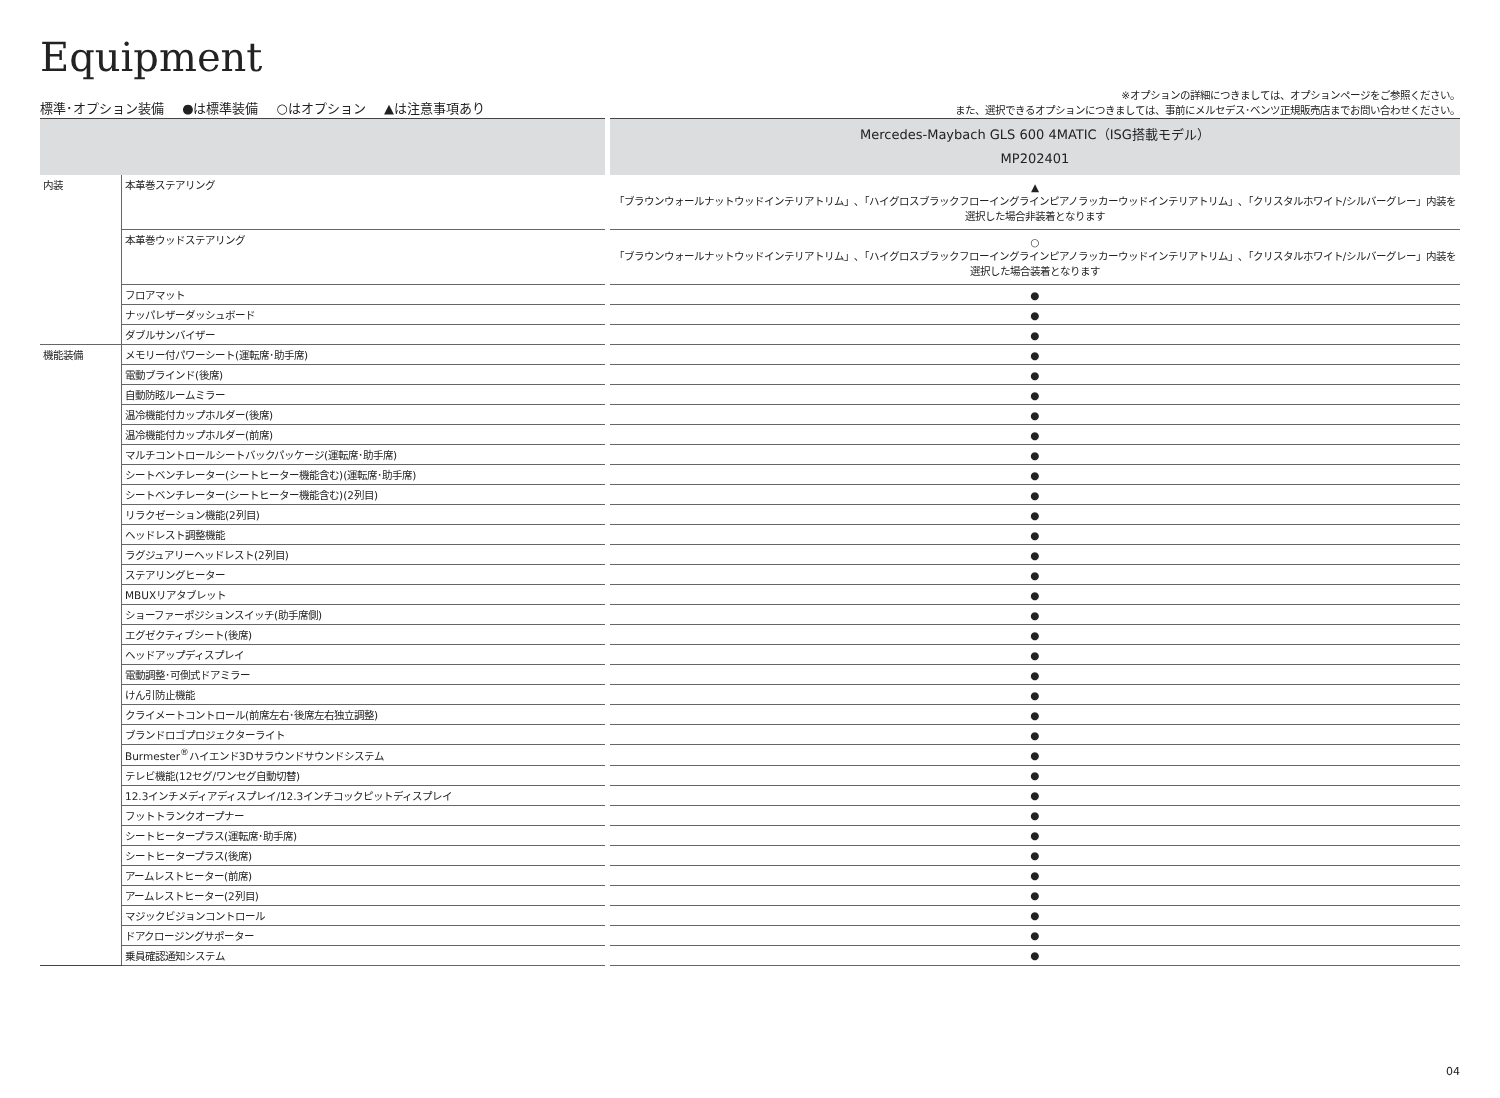Equipment
標準･オプション装備 ●は標準装備 ○はオプション ▲は注意事項あり
※オプションの詳細につきましては、オプションページをご参照ください。
また、選択できるオプションにつきましては、事前にメルセデス･ベンツ正規販売店までお問い合わせください。
| | | | Mercedes-Maybach GLS 600 4MATIC（ISG搭載モデル） MP202401 |
| --- | --- | --- | --- |
| 内装 | 本革巻ステアリング | | ▲ 「ブラウンウォールナットウッドインテリアトリム」､「ハイグロスブラックフローイングラインピアノラッカーウッドインテリアトリム」､「クリスタルホワイト/シルバーグレー」内装を 選択した場合非装着となります |
| | 本革巻ウッドステアリング | | ○ 「ブラウンウォールナットウッドインテリアトリム」､「ハイグロスブラックフローイングラインピアノラッカーウッドインテリアトリム」､「クリスタルホワイト/シルバーグレー」内装を 選択した場合装着となります |
| | フロアマット | | ● |
| | ナッパレザーダッシュボード | | ● |
| | ダブルサンバイザー | | ● |
| 機能装備 | メモリー付パワーシート(運転席･助手席) | | ● |
| | 電動ブラインド(後席) | | ● |
| | 自動防眩ルームミラー | | ● |
| | 温冷機能付カップホルダー(後席) | | ● |
| | 温冷機能付カップホルダー(前席) | | ● |
| | マルチコントロールシートバックパッケージ(運転席･助手席) | | ● |
| | シートベンチレーター(シートヒーター機能含む)(運転席･助手席) | | ● |
| | シートベンチレーター(シートヒーター機能含む)(2列目) | | ● |
| | リラクゼーション機能(2列目) | | ● |
| | ヘッドレスト調整機能 | | ● |
| | ラグジュアリーヘッドレスト(2列目) | | ● |
| | ステアリングヒーター | | ● |
| | MBUXリアタブレット | | ● |
| | ショーファーポジションスイッチ(助手席側) | | ● |
| | エグゼクティブシート(後席) | | ● |
| | ヘッドアップディスプレイ | | ● |
| | 電動調整･可倒式ドアミラー | | ● |
| | けん引防止機能 | | ● |
| | クライメートコントロール(前席左右･後席左右独立調整) | | ● |
| | ブランドロゴプロジェクターライト | | ● |
| | Burmester<sup>®</sup>ハイエンド3Dサラウンドサウンドシステム | | ● |
| | テレビ機能(12セグ/ワンセグ自動切替) | | ● |
| | 12.3インチメディアディスプレイ/12.3インチコックピットディスプレイ | | ● |
| | フットトランクオープナー | | ● |
| | シートヒータープラス(運転席･助手席) | | ● |
| | シートヒータープラス(後席) | | ● |
| | アームレストヒーター(前席) | | ● |
| | アームレストヒーター(2列目) | | ● |
| | マジックビジョンコントロール | | ● |
| | ドアクロージングサポーター | | ● |
| | 乗員確認通知システム | | ● |
04